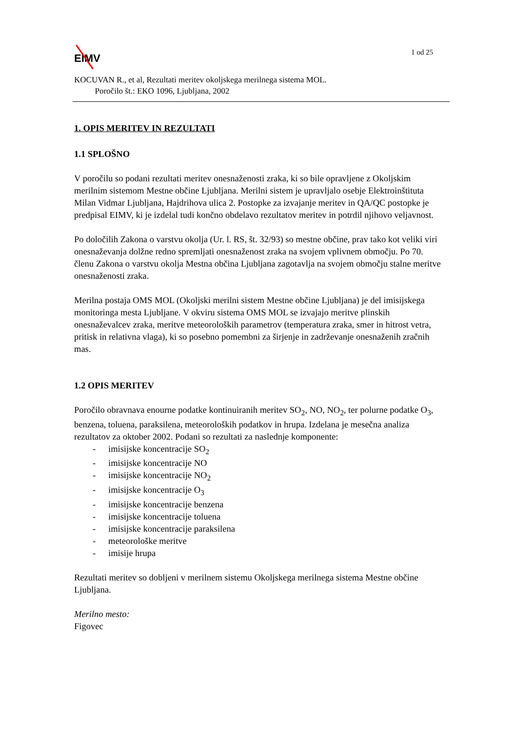EIMV
1 od 25
KOCUVAN R., et al, Rezultati meritev okoljskega merilnega sistema MOL.
Poročilo št.: EKO 1096, Ljubljana, 2002
1. OPIS MERITEV IN REZULTATI
1.1 SPLOŠNO
V poročilu so podani rezultati meritev onesnaženosti zraka, ki so bile opravljene z Okoljskim merilnim sistemom Mestne občine Ljubljana. Merilni sistem je upravljalo osebje Elektroinštituta Milan Vidmar Ljubljana, Hajdrihova ulica 2. Postopke za izvajanje meritev in QA/QC postopke je predpisal EIMV, ki je izdelal tudi končno obdelavo rezultatov meritev in potrdil njihovo veljavnost.
Po določilih Zakona o varstvu okolja (Ur. l. RS, št. 32/93) so mestne občine, prav tako kot veliki viri onesnaževanja dolžne redno spremljati onesnaženost zraka na svojem vplivnem območju. Po 70. členu Zakona o varstvu okolja Mestna občina Ljubljana zagotavlja na svojem območju stalne meritve onesnaženosti zraka.
Merilna postaja OMS MOL (Okoljski merilni sistem Mestne občine Ljubljana) je del imisijskega monitoringa mesta Ljubljane. V okviru sistema OMS MOL se izvajajo meritve plinskih onesnaževalcev zraka, meritve meteoroloških parametrov (temperatura zraka, smer in hitrost vetra, pritisk in relativna vlaga), ki so posebno pomembni za širjenje in zadrževanje onesnaženih zračnih mas.
1.2 OPIS MERITEV
Poročilo obravnava enourne podatke kontinuiranih meritev SO<sub>2</sub>, NO, NO<sub>2</sub>, ter polurne podatke O<sub>3</sub>, benzena, toluena, paraksilena, meteoroloških podatkov in hrupa. Izdelana je mesečna analiza rezultatov za oktober 2002. Podani so rezultati za naslednje komponente:
- imisijske koncentracije SO<sub>2</sub>
- imisijske koncentracije NO
- imisijske koncentracije NO<sub>2</sub>
- imisijske koncentracije O<sub>3</sub>
- imisijske koncentracije benzena
- imisijske koncentracije toluena
- imisijske koncentracije paraksilena
- meteorološke meritve
- imisije hrupa
Rezultati meritev so dobljeni v merilnem sistemu Okoljskega merilnega sistema Mestne občine Ljubljana.
Merilno mesto:
Figovec